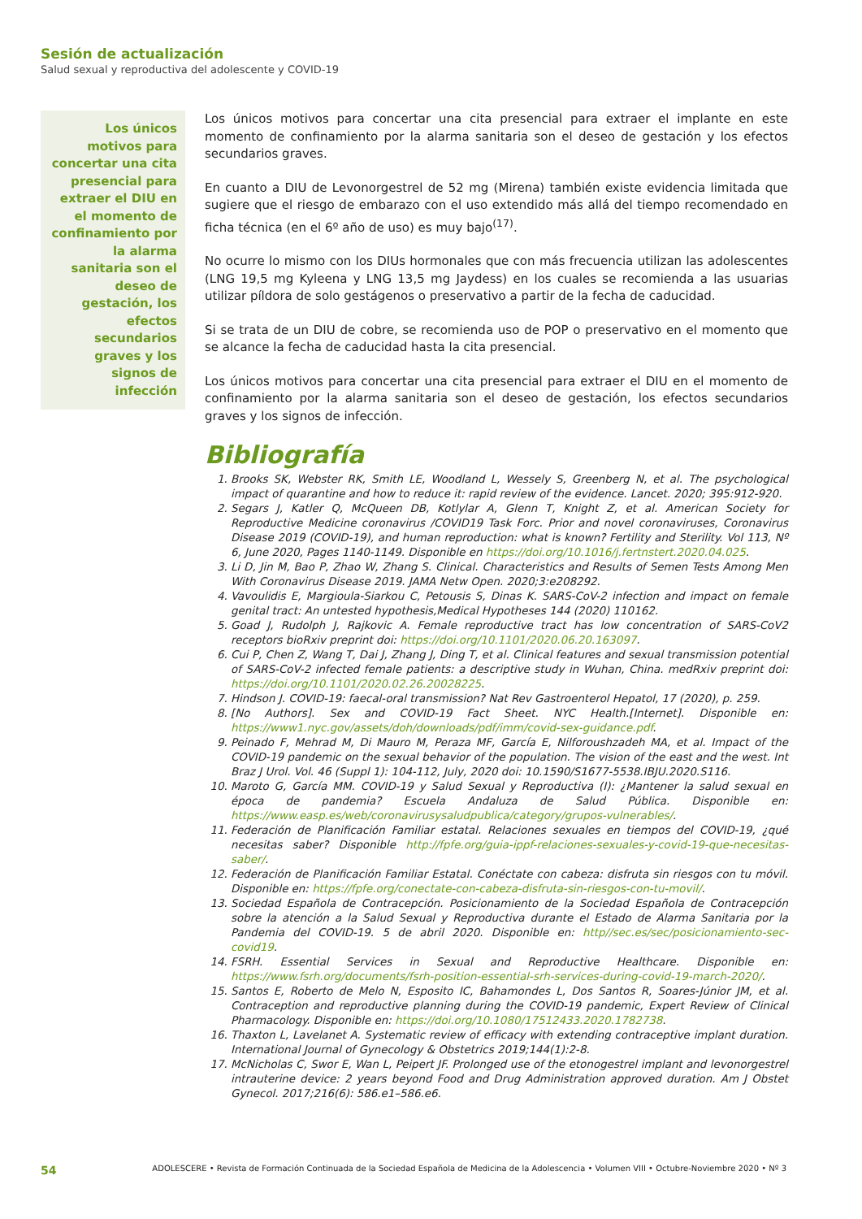Sesión de actualización
Salud sexual y reproductiva del adolescente y COVID-19
Los únicos motivos para concertar una cita presencial para extraer el DIU en el momento de confinamiento por la alarma sanitaria son el deseo de gestación, los efectos secundarios graves y los signos de infección
Los únicos motivos para concertar una cita presencial para extraer el implante en este momento de confinamiento por la alarma sanitaria son el deseo de gestación y los efectos secundarios graves.
En cuanto a DIU de Levonorgestrel de 52 mg (Mirena) también existe evidencia limitada que sugiere que el riesgo de embarazo con el uso extendido más allá del tiempo recomendado en ficha técnica (en el 6º año de uso) es muy bajo<sup>(17)</sup>.
No ocurre lo mismo con los DIUs hormonales que con más frecuencia utilizan las adolescentes (LNG 19,5 mg Kyleena y LNG 13,5 mg Jaydess) en los cuales se recomienda a las usuarias utilizar píldora de solo gestágenos o preservativo a partir de la fecha de caducidad.
Si se trata de un DIU de cobre, se recomienda uso de POP o preservativo en el momento que se alcance la fecha de caducidad hasta la cita presencial.
Los únicos motivos para concertar una cita presencial para extraer el DIU en el momento de confinamiento por la alarma sanitaria son el deseo de gestación, los efectos secundarios graves y los signos de infección.
Bibliografía
1. Brooks SK, Webster RK, Smith LE, Woodland L, Wessely S, Greenberg N, et al. The psychological impact of quarantine and how to reduce it: rapid review of the evidence. Lancet. 2020; 395:912-920.
2. Segars J, Katler Q, McQueen DB, Kotlylar A, Glenn T, Knight Z, et al. American Society for Reproductive Medicine coronavirus /COVID19 Task Forc. Prior and novel coronaviruses, Coronavirus Disease 2019 (COVID-19), and human reproduction: what is known? Fertility and Sterility. Vol 113, Nº 6, June 2020, Pages 1140-1149. Disponible en https://doi.org/10.1016/j.fertnstert.2020.04.025.
3. Li D, Jin M, Bao P, Zhao W, Zhang S. Clinical. Characteristics and Results of Semen Tests Among Men With Coronavirus Disease 2019. JAMA Netw Open. 2020;3:e208292.
4. Vavoulidis E, Margioula-Siarkou C, Petousis S, Dinas K. SARS-CoV-2 infection and impact on female genital tract: An untested hypothesis,Medical Hypotheses 144 (2020) 110162.
5. Goad J, Rudolph J, Rajkovic A. Female reproductive tract has low concentration of SARS-CoV2 receptors bioRxiv preprint doi: https://doi.org/10.1101/2020.06.20.163097.
6. Cui P, Chen Z, Wang T, Dai J, Zhang J, Ding T, et al. Clinical features and sexual transmission potential of SARS-CoV-2 infected female patients: a descriptive study in Wuhan, China. medRxiv preprint doi: https://doi.org/10.1101/2020.02.26.20028225.
7. Hindson J. COVID-19: faecal-oral transmission? Nat Rev Gastroenterol Hepatol, 17 (2020), p. 259.
8. [No Authors]. Sex and COVID-19 Fact Sheet. NYC Health.[Internet]. Disponible en: https://www1.nyc.gov/assets/doh/downloads/pdf/imm/covid-sex-guidance.pdf.
9. Peinado F, Mehrad M, Di Mauro M, Peraza MF, García E, Nilforoushzadeh MA, et al. Impact of the COVID-19 pandemic on the sexual behavior of the population. The vision of the east and the west. Int Braz J Urol. Vol. 46 (Suppl 1): 104-112, July, 2020 doi: 10.1590/S1677-5538.IBJU.2020.S116.
10. Maroto G, García MM. COVID-19 y Salud Sexual y Reproductiva (I): ¿Mantener la salud sexual en época de pandemia? Escuela Andaluza de Salud Pública. Disponible en: https://www.easp.es/web/coronavirusysaludpublica/category/grupos-vulnerables/.
11. Federación de Planificación Familiar estatal. Relaciones sexuales en tiempos del COVID-19, ¿qué necesitas saber? Disponible http://fpfe.org/guia-ippf-relaciones-sexuales-y-covid-19-que-necesitas-saber/.
12. Federación de Planificación Familiar Estatal. Conéctate con cabeza: disfruta sin riesgos con tu móvil. Disponible en: https://fpfe.org/conectate-con-cabeza-disfruta-sin-riesgos-con-tu-movil/.
13. Sociedad Española de Contracepción. Posicionamiento de la Sociedad Española de Contracepción sobre la atención a la Salud Sexual y Reproductiva durante el Estado de Alarma Sanitaria por la Pandemia del COVID-19. 5 de abril 2020. Disponible en: http//sec.es/sec/posicionamiento-sec-covid19.
14. FSRH. Essential Services in Sexual and Reproductive Healthcare. Disponible en: https://www.fsrh.org/documents/fsrh-position-essential-srh-services-during-covid-19-march-2020/.
15. Santos E, Roberto de Melo N, Esposito IC, Bahamondes L, Dos Santos R, Soares-Júnior JM, et al. Contraception and reproductive planning during the COVID-19 pandemic, Expert Review of Clinical Pharmacology. Disponible en: https://doi.org/10.1080/17512433.2020.1782738.
16. Thaxton L, Lavelanet A. Systematic review of efficacy with extending contraceptive implant duration. International Journal of Gynecology & Obstetrics 2019;144(1):2-8.
17. McNicholas C, Swor E, Wan L, Peipert JF. Prolonged use of the etonogestrel implant and levonorgestrel intrauterine device: 2 years beyond Food and Drug Administration approved duration. Am J Obstet Gynecol. 2017;216(6): 586.e1–586.e6.
54 ADOLESCERE • Revista de Formación Continuada de la Sociedad Española de Medicina de la Adolescencia • Volumen VIII • Octubre-Noviembre 2020 • Nº 3